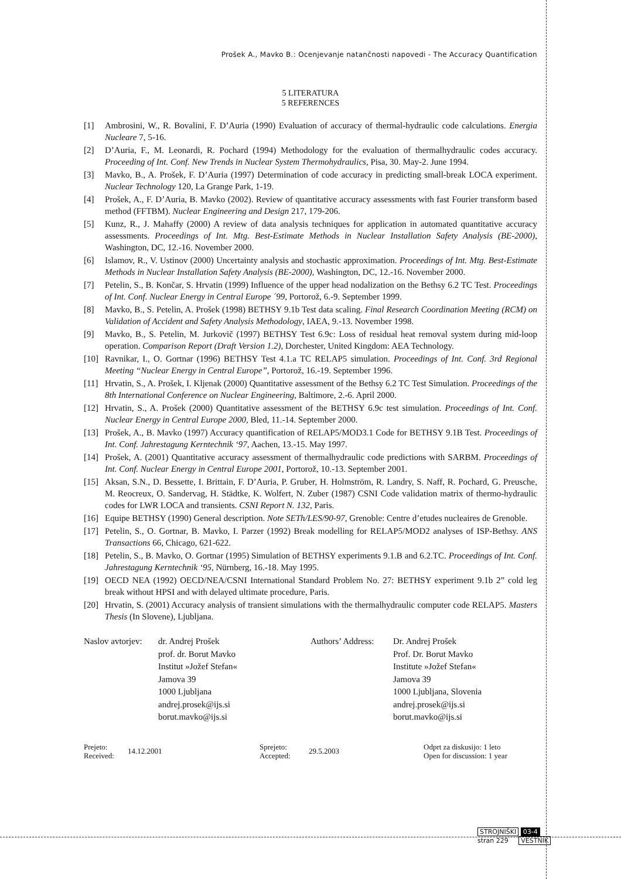Prošek A., Mavko B.: Ocenjevanje natančnosti napovedi - The Accuracy Quantification
5 LITERATURA
5 REFERENCES
[1] Ambrosini, W., R. Bovalini, F. D’Auria (1990) Evaluation of accuracy of thermal-hydraulic code calculations. Energia Nucleare 7, 5-16.
[2] D’Auria, F., M. Leonardi, R. Pochard (1994) Methodology for the evaluation of thermalhydraulic codes accuracy. Proceeding of Int. Conf. New Trends in Nuclear System Thermohydraulics, Pisa, 30. May-2. June 1994.
[3] Mavko, B., A. Prošek, F. D’Auria (1997) Determination of code accuracy in predicting small-break LOCA experiment. Nuclear Technology 120, La Grange Park, 1-19.
[4] Prošek, A., F. D’Auria, B. Mavko (2002). Review of quantitative accuracy assessments with fast Fourier transform based method (FFTBM). Nuclear Engineering and Design 217, 179-206.
[5] Kunz, R., J. Mahaffy (2000) A review of data analysis techniques for application in automated quantitative accuracy assessments. Proceedings of Int. Mtg. Best-Estimate Methods in Nuclear Installation Safety Analysis (BE-2000), Washington, DC, 12.-16. November 2000.
[6] Islamov, R., V. Ustinov (2000) Uncertainty analysis and stochastic approximation. Proceedings of Int. Mtg. Best-Estimate Methods in Nuclear Installation Safety Analysis (BE-2000), Washington, DC, 12.-16. November 2000.
[7] Petelin, S., B. Končar, S. Hrvatin (1999) Influence of the upper head nodalization on the Bethsy 6.2 TC Test. Proceedings of Int. Conf. Nuclear Energy in Central Europe ´99, Portorož, 6.-9. September 1999.
[8] Mavko, B., S. Petelin, A. Prošek (1998) BETHSY 9.1b Test data scaling. Final Research Coordination Meeting (RCM) on Validation of Accident and Safety Analysis Methodology, IAEA, 9.-13. November 1998.
[9] Mavko, B., S. Petelin, M. Jurkovič (1997) BETHSY Test 6.9c: Loss of residual heat removal system during mid-loop operation. Comparison Report (Draft Version 1.2), Dorchester, United Kingdom: AEA Technology.
[10] Ravnikar, I., O. Gortnar (1996) BETHSY Test 4.1.a TC RELAP5 simulation. Proceedings of Int. Conf. 3rd Regional Meeting “Nuclear Energy in Central Europe”, Portorož, 16.-19. September 1996.
[11] Hrvatin, S., A. Prošek, I. Kljenak (2000) Quantitative assessment of the Bethsy 6.2 TC Test Simulation. Proceedings of the 8th International Conference on Nuclear Engineering, Baltimore, 2.-6. April 2000.
[12] Hrvatin, S., A. Prošek (2000) Quantitative assessment of the BETHSY 6.9c test simulation. Proceedings of Int. Conf. Nuclear Energy in Central Europe 2000, Bled, 11.-14. September 2000.
[13] Prošek, A., B. Mavko (1997) Accuracy quantification of RELAP5/MOD3.1 Code for BETHSY 9.1B Test. Proceedings of Int. Conf. Jahrestagung Kerntechnik ‘97, Aachen, 13.-15. May 1997.
[14] Prošek, A. (2001) Quantitative accuracy assessment of thermalhydraulic code predictions with SARBM. Proceedings of Int. Conf. Nuclear Energy in Central Europe 2001, Portorož, 10.-13. September 2001.
[15] Aksan, S.N., D. Bessette, I. Brittain, F. D’Auria, P. Gruber, H. Holmström, R. Landry, S. Naff, R. Pochard, G. Preusche, M. Reocreux, O. Sandervag, H. Städtke, K. Wolfert, N. Zuber (1987) CSNI Code validation matrix of thermo-hydraulic codes for LWR LOCA and transients. CSNI Report N. 132, Paris.
[16] Equipe BETHSY (1990) General description. Note SETh/LES/90-97, Grenoble: Centre d’etudes nucleaires de Grenoble.
[17] Petelin, S., O. Gortnar, B. Mavko, I. Parzer (1992) Break modelling for RELAP5/MOD2 analyses of ISP-Bethsy. ANS Transactions 66, Chicago, 621-622.
[18] Petelin, S., B. Mavko, O. Gortnar (1995) Simulation of BETHSY experiments 9.1.B and 6.2.TC. Proceedings of Int. Conf. Jahrestagung Kerntechnik ‘95, Nürnberg, 16.-18. May 1995.
[19] OECD NEA (1992) OECD/NEA/CSNI International Standard Problem No. 27: BETHSY experiment 9.1b 2” cold leg break without HPSI and with delayed ultimate procedure, Paris.
[20] Hrvatin, S. (2001) Accuracy analysis of transient simulations with the thermalhydraulic computer code RELAP5. Masters Thesis (In Slovene), Ljubljana.
Naslov avtorjev: dr. Andrej Prošek
prof. dr. Borut Mavko
Institut »Jožef Stefan«
Jamova 39
1000 Ljubljana
andrej.prosek@ijs.si
borut.mavko@ijs.si
Authors’ Address: Dr. Andrej Prošek
Prof. Dr. Borut Mavko
Institute »Jožef Stefan«
Jamova 39
1000 Ljubljana, Slovenia
andrej.prosek@ijs.si
borut.mavko@ijs.si
Prejeto:
Received: 14.12.2001 Sprejeto:
Accepted: 29.5.2003 Odprt za diskusijo: 1 leto
Open for discussion: 1 year
STROJNIŠKI 03-4
stran 229 VESTNIK